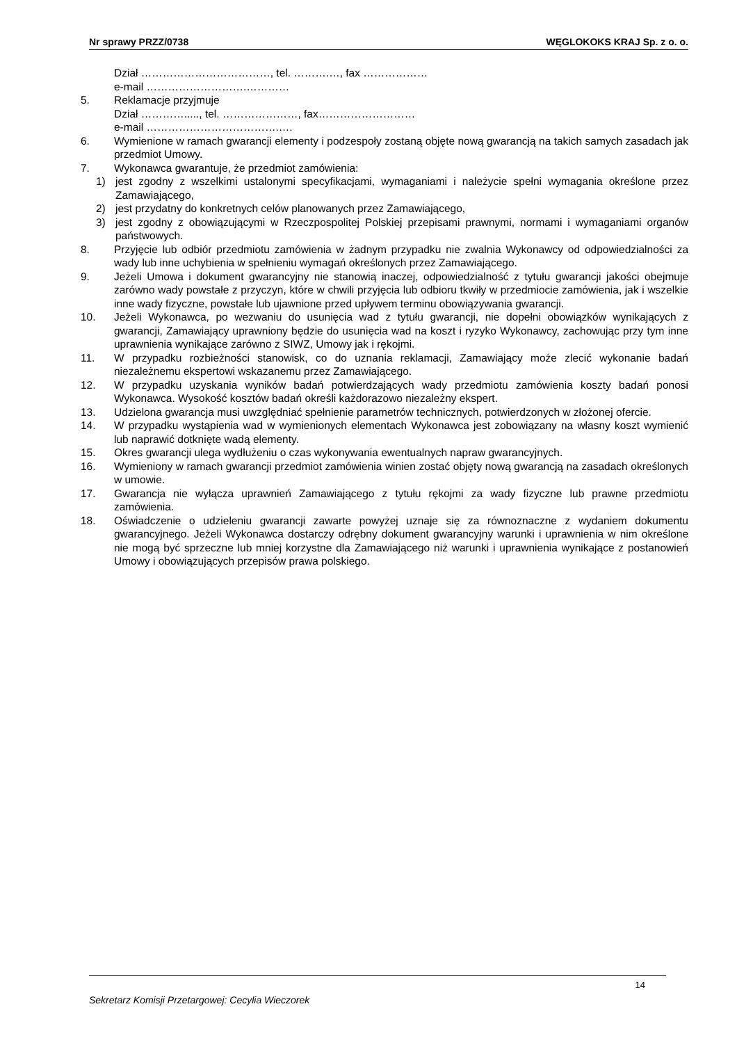Nr sprawy PRZZ/0738 WĘGLOKOKS KRAJ Sp. z o. o.
Dział ………………………………, tel. ……….…, fax ………………
e-mail ……………………….…………
5. Reklamacje przyjmuje
Dział …………....., tel. …………………, fax………………………
e-mail ……………………………….….
6. Wymienione w ramach gwarancji elementy i podzespoły zostaną objęte nową gwarancją na takich samych zasadach jak przedmiot Umowy.
7. Wykonawca gwarantuje, że przedmiot zamówienia:
1) jest zgodny z wszelkimi ustalonymi specyfikacjami, wymaganiami i należycie spełni wymagania określone przez Zamawiającego,
2) jest przydatny do konkretnych celów planowanych przez Zamawiającego,
3) jest zgodny z obowiązującymi w Rzeczpospolitej Polskiej przepisami prawnymi, normami i wymaganiami organów państwowych.
8. Przyjęcie lub odbiór przedmiotu zamówienia w żadnym przypadku nie zwalnia Wykonawcy od odpowiedzialności za wady lub inne uchybienia w spełnieniu wymagań określonych przez Zamawiającego.
9. Jeżeli Umowa i dokument gwarancyjny nie stanowią inaczej, odpowiedzialność z tytułu gwarancji jakości obejmuje zarówno wady powstałe z przyczyn, które w chwili przyjęcia lub odbioru tkwiły w przedmiocie zamówienia, jak i wszelkie inne wady fizyczne, powstałe lub ujawnione przed upływem terminu obowiązywania gwarancji.
10. Jeżeli Wykonawca, po wezwaniu do usunięcia wad z tytułu gwarancji, nie dopełni obowiązków wynikających z gwarancji, Zamawiający uprawniony będzie do usunięcia wad na koszt i ryzyko Wykonawcy, zachowując przy tym inne uprawnienia wynikające zarówno z SIWZ, Umowy jak i rękojmi.
11. W przypadku rozbieżności stanowisk, co do uznania reklamacji, Zamawiający może zlecić wykonanie badań niezależnemu ekspertowi wskazanemu przez Zamawiającego.
12. W przypadku uzyskania wyników badań potwierdzających wady przedmiotu zamówienia koszty badań ponosi Wykonawca. Wysokość kosztów badań określi każdorazowo niezależny ekspert.
13. Udzielona gwarancja musi uwzględniać spełnienie parametrów technicznych, potwierdzonych w złożonej ofercie.
14. W przypadku wystąpienia wad w wymienionych elementach Wykonawca jest zobowiązany na własny koszt wymienić lub naprawić dotknięte wadą elementy.
15. Okres gwarancji ulega wydłużeniu o czas wykonywania ewentualnych napraw gwarancyjnych.
16. Wymieniony w ramach gwarancji przedmiot zamówienia winien zostać objęty nową gwarancją na zasadach określonych w umowie.
17. Gwarancja nie wyłącza uprawnień Zamawiającego z tytułu rękojmi za wady fizyczne lub prawne przedmiotu zamówienia.
18. Oświadczenie o udzieleniu gwarancji zawarte powyżej uznaje się za równoznaczne z wydaniem dokumentu gwarancyjnego. Jeżeli Wykonawca dostarczy odrębny dokument gwarancyjny warunki i uprawnienia w nim określone nie mogą być sprzeczne lub mniej korzystne dla Zamawiającego niż warunki i uprawnienia wynikające z postanowień Umowy i obowiązujących przepisów prawa polskiego.
14
Sekretarz Komisji Przetargowej: Cecylia Wieczorek